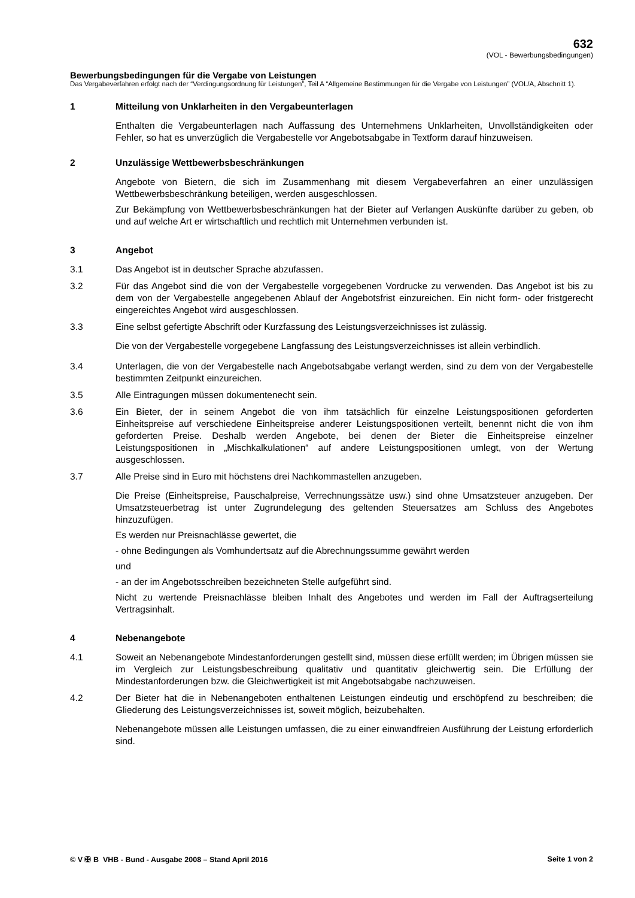632
(VOL - Bewerbungsbedingungen)
Bewerbungsbedingungen für die Vergabe von Leistungen
Das Vergabeverfahren erfolgt nach der “Verdingungsordnung für Leistungen”, Teil A “Allgemeine Bestimmungen für die Vergabe von Leistungen” (VOL/A, Abschnitt 1).
1 Mitteilung von Unklarheiten in den Vergabeunterlagen
Enthalten die Vergabeunterlagen nach Auffassung des Unternehmens Unklarheiten, Unvollständigkeiten oder Fehler, so hat es unverzüglich die Vergabestelle vor Angebotsabgabe in Textform darauf hinzuweisen.
2 Unzulässige Wettbewerbsbeschränkungen
Angebote von Bietern, die sich im Zusammenhang mit diesem Vergabeverfahren an einer unzulässigen Wettbewerbsbeschränkung beteiligen, werden ausgeschlossen.
Zur Bekämpfung von Wettbewerbsbeschränkungen hat der Bieter auf Verlangen Auskünfte darüber zu geben, ob und auf welche Art er wirtschaftlich und rechtlich mit Unternehmen verbunden ist.
3 Angebot
3.1 Das Angebot ist in deutscher Sprache abzufassen.
3.2 Für das Angebot sind die von der Vergabestelle vorgegebenen Vordrucke zu verwenden. Das Angebot ist bis zu dem von der Vergabestelle angegebenen Ablauf der Angebotsfrist einzureichen. Ein nicht form- oder fristgerecht eingereichtes Angebot wird ausgeschlossen.
3.3 Eine selbst gefertigte Abschrift oder Kurzfassung des Leistungsverzeichnisses ist zulässig.
Die von der Vergabestelle vorgegebene Langfassung des Leistungsverzeichnisses ist allein verbindlich.
3.4 Unterlagen, die von der Vergabestelle nach Angebotsabgabe verlangt werden, sind zu dem von der Vergabestelle bestimmten Zeitpunkt einzureichen.
3.5 Alle Eintragungen müssen dokumentenecht sein.
3.6 Ein Bieter, der in seinem Angebot die von ihm tatsächlich für einzelne Leistungspositionen geforderten Einheitspreise auf verschiedene Einheitspreise anderer Leistungspositionen verteilt, benennt nicht die von ihm geforderten Preise. Deshalb werden Angebote, bei denen der Bieter die Einheitspreise einzelner Leistungspositionen in „Mischkalkulationen“ auf andere Leistungspositionen umlegt, von der Wertung ausgeschlossen.
3.7 Alle Preise sind in Euro mit höchstens drei Nachkommastellen anzugeben.
Die Preise (Einheitspreise, Pauschalpreise, Verrechnungssätze usw.) sind ohne Umsatzsteuer anzugeben. Der Umsatzsteuerbetrag ist unter Zugrundelegung des geltenden Steuersatzes am Schluss des Angebotes hinzuzufügen.
Es werden nur Preisnachlässe gewertet, die
- ohne Bedingungen als Vomhundertsatz auf die Abrechnungssumme gewährt werden
und
- an der im Angebotsschreiben bezeichneten Stelle aufgeführt sind.
Nicht zu wertende Preisnachlässe bleiben Inhalt des Angebotes und werden im Fall der Auftragserteilung Vertragsinhalt.
4 Nebenangebote
4.1 Soweit an Nebenangebote Mindestanforderungen gestellt sind, müssen diese erfüllt werden; im Übrigen müssen sie im Vergleich zur Leistungsbeschreibung qualitativ und quantitativ gleichwertig sein. Die Erfüllung der Mindestanforderungen bzw. die Gleichwertigkeit ist mit Angebotsabgabe nachzuweisen.
4.2 Der Bieter hat die in Nebenangeboten enthaltenen Leistungen eindeutig und erschöpfend zu beschreiben; die Gliederung des Leistungsverzeichnisses ist, soweit möglich, beizubehalten.
Nebenangebote müssen alle Leistungen umfassen, die zu einer einwandfreien Ausführung der Leistung erforderlich sind.
© V ✠ B VHB - Bund - Ausgabe 2008 – Stand April 2016
Seite 1 von 2